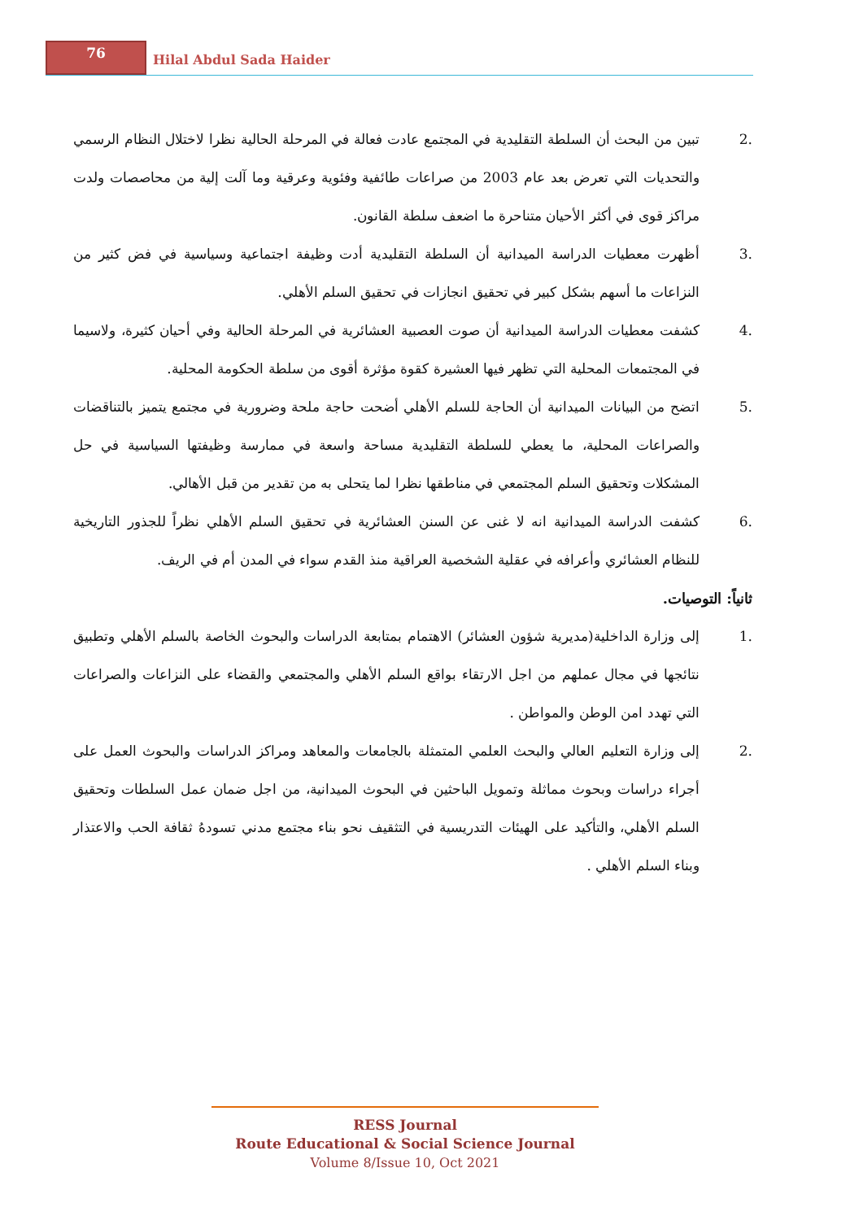76
Hilal Abdul Sada Haider
.2 تبين من البحث أن السلطة التقليدية في المجتمع عادت فعالة في المرحلة الحالية نظرا لاختلال النظام الرسمي والتحديات التي تعرض بعد عام 2003 من صراعات طائفية وفئوية وعرقية وما آلت إلية من محاصصات ولدت مراكز قوى في أكثر الأحيان متناحرة ما اضعف سلطة القانون.
.3 أظهرت معطيات الدراسة الميدانية أن السلطة التقليدية أدت وظيفة اجتماعية وسياسية في فض كثير من النزاعات ما أسهم بشكل كبير في تحقيق انجازات في تحقيق السلم الأهلي.
.4 كشفت معطيات الدراسة الميدانية أن صوت العصبية العشائرية في المرحلة الحالية وفي أحيان كثيرة، ولاسيما في المجتمعات المحلية التي تظهر فيها العشيرة كقوة مؤثرة أقوى من سلطة الحكومة المحلية.
.5 اتضح من البيانات الميدانية أن الحاجة للسلم الأهلي أضحت حاجة ملحة وضرورية في مجتمع يتميز بالتناقضات والصراعات المحلية، ما يعطي للسلطة التقليدية مساحة واسعة في ممارسة وظيفتها السياسية في حل المشكلات وتحقيق السلم المجتمعي في مناطقها نظرا لما يتحلى به من تقدير من قبل الأهالي.
.6 كشفت الدراسة الميدانية انه لا غنى عن السنن العشائرية في تحقيق السلم الأهلي نظراً للجذور التاريخية للنظام العشائري وأعرافه في عقلية الشخصية العراقية منذ القدم سواء في المدن أم في الريف.
ثانياً: التوصيات.
.1 إلى وزارة الداخلية(مديرية شؤون العشائر) الاهتمام بمتابعة الدراسات والبحوث الخاصة بالسلم الأهلي وتطبيق نتائجها في مجال عملهم من اجل الارتقاء بواقع السلم الأهلي والمجتمعي والقضاء على النزاعات والصراعات التي تهدد امن الوطن والمواطن .
.2 إلى وزارة التعليم العالي والبحث العلمي المتمثلة بالجامعات والمعاهد ومراكز الدراسات والبحوث العمل على أجراء دراسات وبحوث مماثلة وتمويل الباحثين في البحوث الميدانية، من اجل ضمان عمل السلطات وتحقيق السلم الأهلي، والتأكيد على الهيئات التدريسية في التثقيف نحو بناء مجتمع مدني تسودهُ ثقافة الحب والاعتذار وبناء السلم الأهلي .
RESS Journal
Route Educational & Social Science Journal
Volume 8/Issue 10, Oct 2021